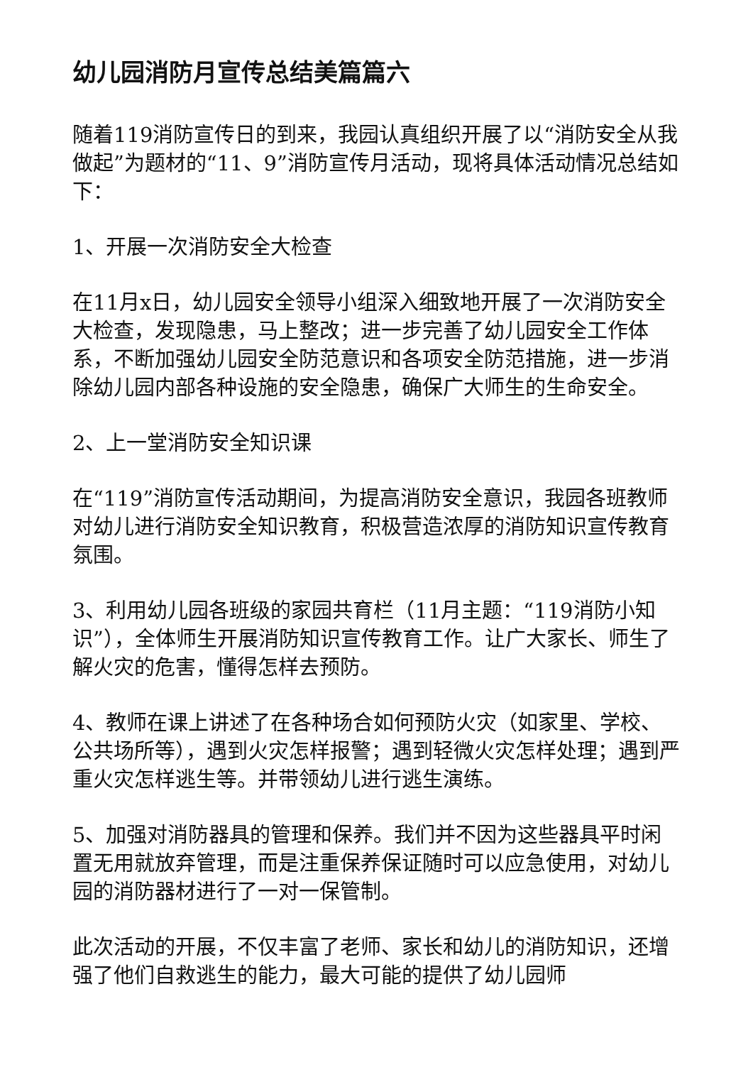幼儿园消防月宣传总结美篇篇六
随着119消防宣传日的到来，我园认真组织开展了以“消防安全从我做起”为题材的“11、9”消防宣传月活动，现将具体活动情况总结如下：
1、开展一次消防安全大检查
在11月x日，幼儿园安全领导小组深入细致地开展了一次消防安全大检查，发现隐患，马上整改；进一步完善了幼儿园安全工作体系，不断加强幼儿园安全防范意识和各项安全防范措施，进一步消除幼儿园内部各种设施的安全隐患，确保广大师生的生命安全。
2、上一堂消防安全知识课
在“119”消防宣传活动期间，为提高消防安全意识，我园各班教师对幼儿进行消防安全知识教育，积极营造浓厚的消防知识宣传教育氛围。
3、利用幼儿园各班级的家园共育栏（11月主题：“119消防小知识”），全体师生开展消防知识宣传教育工作。让广大家长、师生了解火灾的危害，懂得怎样去预防。
4、教师在课上讲述了在各种场合如何预防火灾（如家里、学校、公共场所等），遇到火灾怎样报警；遇到轻微火灾怎样处理；遇到严重火灾怎样逃生等。并带领幼儿进行逃生演练。
5、加强对消防器具的管理和保养。我们并不因为这些器具平时闲置无用就放弃管理，而是注重保养保证随时可以应急使用，对幼儿园的消防器材进行了一对一保管制。
此次活动的开展，不仅丰富了老师、家长和幼儿的消防知识，还增强了他们自救逃生的能力，最大可能的提供了幼儿园师